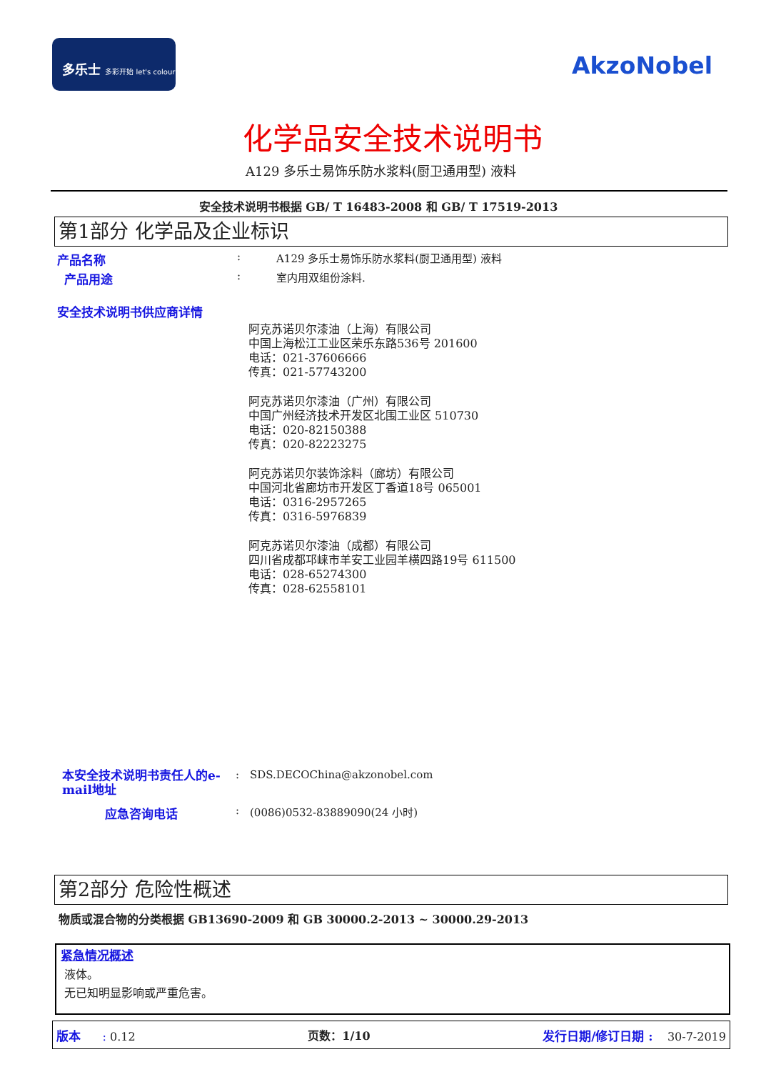多乐士 多彩开始 let's colour
AkzoNobel
化学品安全技术说明书
A129 多乐士易饰乐防水浆料(厨卫通用型) 液料
安全技术说明书根据 GB/ T 16483-2008 和 GB/ T 17519-2013
第1部分 化学品及企业标识
产品名称: A129 多乐士易饰乐防水浆料(厨卫通用型) 液料
产品用途: 室内用双组份涂料.
安全技术说明书供应商详情
阿克苏诺贝尔漆油（上海）有限公司
中国上海松江工业区荣乐东路536号 201600
电话：021-37606666
传真：021-57743200
阿克苏诺贝尔漆油（广州）有限公司
中国广州经济技术开发区北围工业区 510730
电话：020-82150388
传真：020-82223275
阿克苏诺贝尔装饰涂料（廊坊）有限公司
中国河北省廊坊市开发区丁香道18号 065001
电话：0316-2957265
传真：0316-5976839
阿克苏诺贝尔漆油（成都）有限公司
四川省成都邛崃市羊安工业园羊横四路19号 611500
电话：028-65274300
传真：028-62558101
本安全技术说明书责任人的e-mail地址: SDS.DECOChina@akzonobel.com
应急咨询电话: (0086)0532-83889090(24 小时)
第2部分 危险性概述
物质或混合物的分类根据 GB13690-2009 和 GB 30000.2-2013 ~ 30000.29-2013
紧急情况概述
液体。
无已知明显影响或严重危害。
版本 : 0.12 页数：1/10 发行日期/修订日期 : 30-7-2019